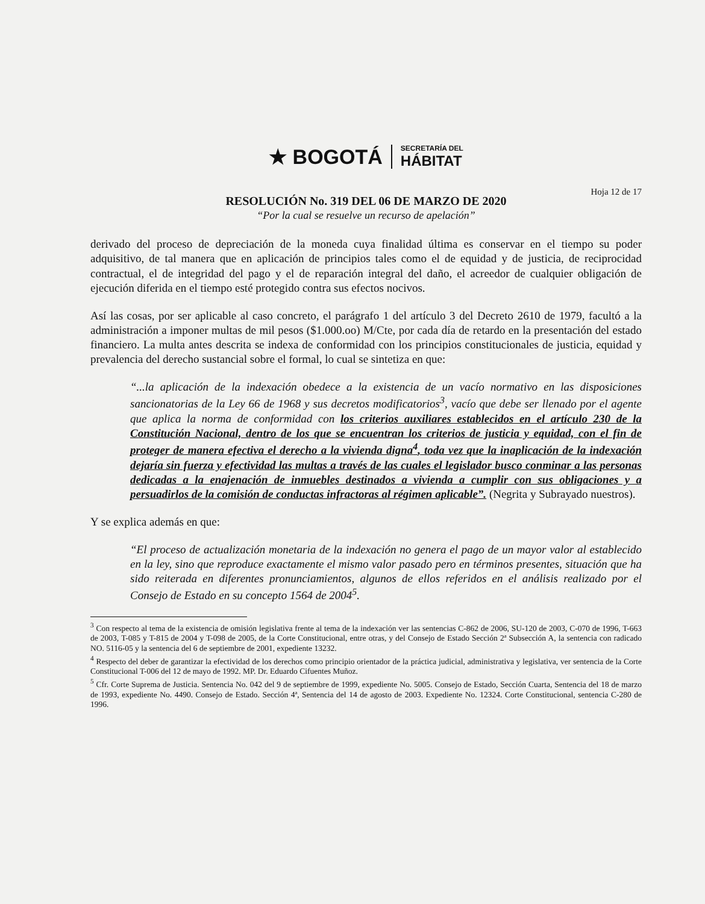★ BOGOTÁ
SECRETARÍA DEL
HÁBITAT
Hoja 12 de 17
RESOLUCIÓN No. 319 DEL 06 DE MARZO DE 2020
“Por la cual se resuelve un recurso de apelación”
derivado del proceso de depreciación de la moneda cuya finalidad última es conservar en el tiempo su poder adquisitivo, de tal manera que en aplicación de principios tales como el de equidad y de justicia, de reciprocidad contractual, el de integridad del pago y el de reparación integral del daño, el acreedor de cualquier obligación de ejecución diferida en el tiempo esté protegido contra sus efectos nocivos.
Así las cosas, por ser aplicable al caso concreto, el parágrafo 1 del artículo 3 del Decreto 2610 de 1979, facultó a la administración a imponer multas de mil pesos ($1.000.oo) M/Cte, por cada día de retardo en la presentación del estado financiero. La multa antes descrita se indexa de conformidad con los principios constitucionales de justicia, equidad y prevalencia del derecho sustancial sobre el formal, lo cual se sintetiza en que:
“...la aplicación de la indexación obedece a la existencia de un vacío normativo en las disposiciones sancionatorias de la Ley 66 de 1968 y sus decretos modificatorios<sup>3</sup>, vacío que debe ser llenado por el agente que aplica la norma de conformidad con los criterios auxiliares establecidos en el artículo 230 de la Constitución Nacional, dentro de los que se encuentran los criterios de justicia y equidad, con el fin de proteger de manera efectiva el derecho a la vivienda digna<sup>4</sup>, toda vez que la inaplicación de la indexación dejaría sin fuerza y efectividad las multas a través de las cuales el legislador busco conminar a las personas dedicadas a la enajenación de inmuebles destinados a vivienda a cumplir con sus obligaciones y a persuadirlos de la comisión de conductas infractoras al régimen aplicable”. (Negrita y Subrayado nuestros).
Y se explica además en que:
“El proceso de actualización monetaria de la indexación no genera el pago de un mayor valor al establecido en la ley, sino que reproduce exactamente el mismo valor pasado pero en términos presentes, situación que ha sido reiterada en diferentes pronunciamientos, algunos de ellos referidos en el análisis realizado por el Consejo de Estado en su concepto 1564 de 2004<sup>5</sup>.
<sup>3</sup> Con respecto al tema de la existencia de omisión legislativa frente al tema de la indexación ver las sentencias C-862 de 2006, SU-120 de 2003, C-070 de 1996, T-663 de 2003, T-085 y T-815 de 2004 y T-098 de 2005, de la Corte Constitucional, entre otras, y del Consejo de Estado Sección 2ª Subsección A, la sentencia con radicado NO. 5116-05 y la sentencia del 6 de septiembre de 2001, expediente 13232.
<sup>4</sup> Respecto del deber de garantizar la efectividad de los derechos como principio orientador de la práctica judicial, administrativa y legislativa, ver sentencia de la Corte Constitucional T-006 del 12 de mayo de 1992. MP. Dr. Eduardo Cifuentes Muñoz.
<sup>5</sup> Cfr. Corte Suprema de Justicia. Sentencia No. 042 del 9 de septiembre de 1999, expediente No. 5005. Consejo de Estado, Sección Cuarta, Sentencia del 18 de marzo de 1993, expediente No. 4490. Consejo de Estado. Sección 4ª, Sentencia del 14 de agosto de 2003. Expediente No. 12324. Corte Constitucional, sentencia C-280 de 1996.